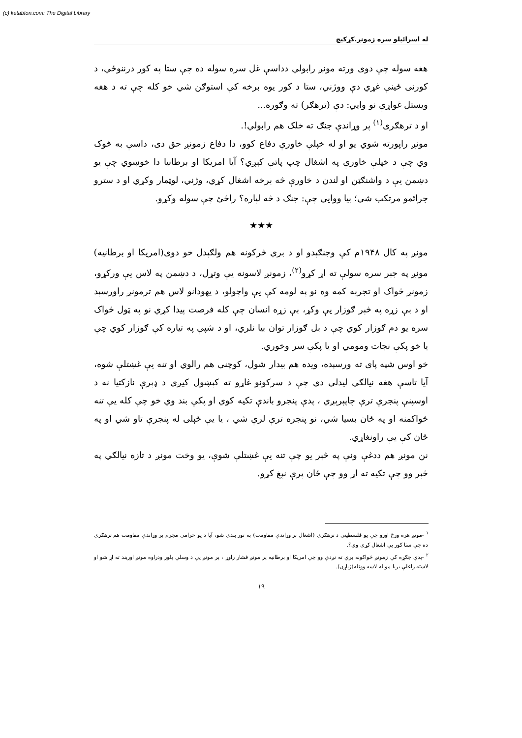(c) ketabton.com: The Digital Library
له اسرائيلو سره زمونږ.کړکيچ
هغه سوله چې دوی ورته مونږ رابولي دداسې غل سره سوله ده چې ستا په کور درننوځي، د کورنی ځينې غړي دې ووژني، ستا د کور يوه برخه کې استوګن شي خو کله چې ته د هغه ويستل غواړې نو وايي: دې (ترهګر) ته وګوره...
او د ترهګری<sup>(۱)</sup> پر وړاندې جنګ ته خلک هم رابولي!.
مونږ راپورته شوي يو او له خپلې خاورې دفاع کوو، دا دفاع زمونږ حق دی، داسې به څوک وي چې د خپلې خاورې په اشغال چپ پاتې کېږي؟ آيا امريکا او برطانيا دا خوښوي چې يو دښمن يې د واشنګټن او لندن د خاورې څه برخه اشغال کړي، وژني، لوټمار وکړي او د سترو جرائمو مرتکب شي؛ بيا ووايي چې: جنګ د څه لپاره؟ راځئ چې سوله وکړو.
★★★
مونږ په کال ۱۹۴۸م کې وجنګېدو او د بري څرکونه هم ولګېدل خو دوی(امريکا او برطانيه) مونږ په جبر سره سولې ته اړ کړو<sup>(۲)</sup>، زمونږ لاسونه يې وتړل، د دښمن په لاس يې ورکړو، زمونږ څواک او تجربه کمه وه نو په لومه کې يې واچولو، د يهودانو لاس هم ترمونږ راورسېد او د بې زړه په څېر ګوزار يې وکړ، بې زړه انسان چې کله فرصت پيدا کړي نو په ټول څواک سره يو دم ګوزار کوي چې د بل ګوزار توان بيا نلري، او د شپې په تياره کې ګوزار کوي چې يا خو پکې نجات ومومي او يا پکې سر وخوري.
خو اوس شپه پای ته ورسېده، ويده هم بيدار شول، کوچنی هم رالوي او تنه يې غښتلې شوه، آيا تاسې هغه نيالګي ليدلي دي چې د سرکونو غاړو ته کېښول کيږي د ډېرې نازکتيا نه د اوسپنې پنجرې ترې چاپېرېږي ، پدې پنجرو باندې تکيه کوي او پکې بند وي خو چې کله يې تنه څواکمنه او په ځان بسيا شي، نو پنجره ترې لرې شي ، يا يې ځېلی له پنجرې تاو شي او په ځان کې يې راونغاړي.
نن مونږ هم ددغې ونې په څېر يو چې تنه يې غښتلې شوې، يو وخت مونږ د تازه نيالګي په څېر وو چې تکيه ته اړ وو چې ځان پرې نېغ کړو.
<sup>۱</sup> -مونږ هره ورځ اورو چې يو فلسطيني د ترهګری (اشغال پر وړاندې مقاومت) په تور بندي شو، آيا د يو حرامي مجرم پر وړاندې مقاومت هم ترهګري ده چې ستا کور يې اشغال کړی وي؟.
<sup>۲</sup> -پدې جګړه کې زمونږ څواکونه بري ته نږدې وو چې امريکا او برطانيه پر مونږ فشار راوړ ، پر مونږ يې د وسلې پلور ودراوه مونږ اوربند ته اړ شو او لاسته راغلې بريا مو له لاسه ووتله(ژباړن).
۱۹